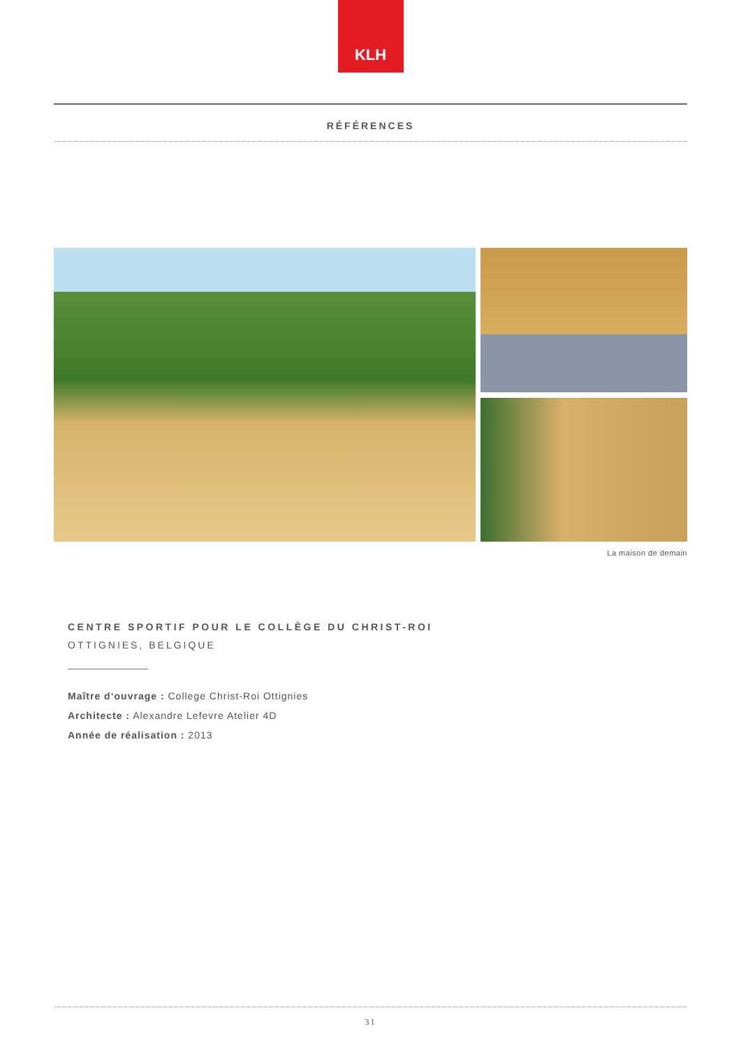KLH
RÉFÉRENCES
La maison de demain
CENTRE SPORTIF POUR LE COLLÈGE DU CHRIST-ROI
OTTIGNIES, BELGIQUE
Maître d‘ouvrage : College Christ-Roi Ottignies
Architecte : Alexandre Lefevre Atelier 4D
Année de réalisation : 2013
31